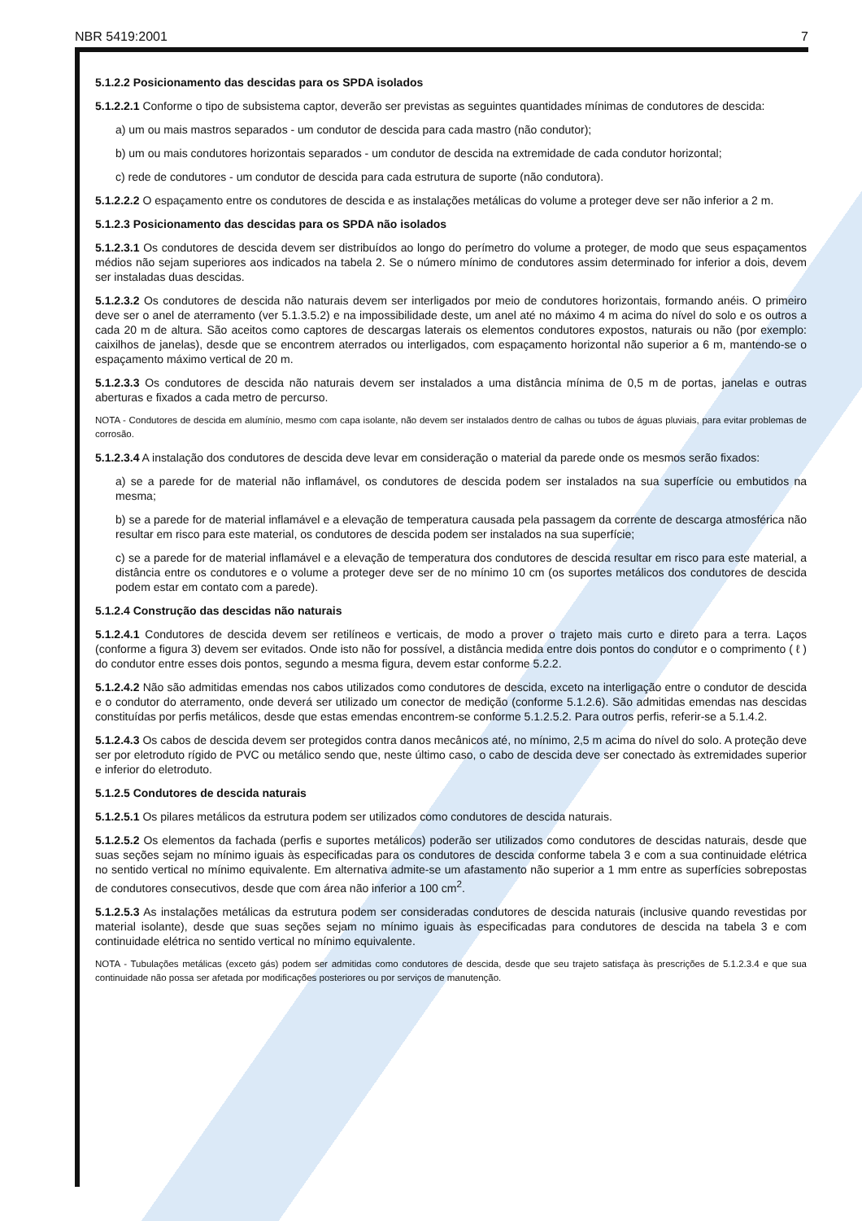NBR 5419:2001 7
5.1.2.2 Posicionamento das descidas para os SPDA isolados
5.1.2.2.1 Conforme o tipo de subsistema captor, deverão ser previstas as seguintes quantidades mínimas de condutores de descida:
a) um ou mais mastros separados - um condutor de descida para cada mastro (não condutor);
b) um ou mais condutores horizontais separados - um condutor de descida na extremidade de cada condutor horizontal;
c) rede de condutores - um condutor de descida para cada estrutura de suporte (não condutora).
5.1.2.2.2 O espaçamento entre os condutores de descida e as instalações metálicas do volume a proteger deve ser não inferior a 2 m.
5.1.2.3 Posicionamento das descidas para os SPDA não isolados
5.1.2.3.1 Os condutores de descida devem ser distribuídos ao longo do perímetro do volume a proteger, de modo que seus espaçamentos médios não sejam superiores aos indicados na tabela 2. Se o número mínimo de condutores assim determinado for inferior a dois, devem ser instaladas duas descidas.
5.1.2.3.2 Os condutores de descida não naturais devem ser interligados por meio de condutores horizontais, formando anéis. O primeiro deve ser o anel de aterramento (ver 5.1.3.5.2) e na impossibilidade deste, um anel até no máximo 4 m acima do nível do solo e os outros a cada 20 m de altura. São aceitos como captores de descargas laterais os elementos condutores expostos, naturais ou não (por exemplo: caixilhos de janelas), desde que se encontrem aterrados ou interligados, com espaçamento horizontal não superior a 6 m, mantendo-se o espaçamento máximo vertical de 20 m.
5.1.2.3.3 Os condutores de descida não naturais devem ser instalados a uma distância mínima de 0,5 m de portas, janelas e outras aberturas e fixados a cada metro de percurso.
NOTA - Condutores de descida em alumínio, mesmo com capa isolante, não devem ser instalados dentro de calhas ou tubos de águas pluviais, para evitar problemas de corrosão.
5.1.2.3.4 A instalação dos condutores de descida deve levar em consideração o material da parede onde os mesmos serão fixados:
a) se a parede for de material não inflamável, os condutores de descida podem ser instalados na sua superfície ou embutidos na mesma;
b) se a parede for de material inflamável e a elevação de temperatura causada pela passagem da corrente de descarga atmosférica não resultar em risco para este material, os condutores de descida podem ser instalados na sua superfície;
c) se a parede for de material inflamável e a elevação de temperatura dos condutores de descida resultar em risco para este material, a distância entre os condutores e o volume a proteger deve ser de no mínimo 10 cm (os suportes metálicos dos condutores de descida podem estar em contato com a parede).
5.1.2.4 Construção das descidas não naturais
5.1.2.4.1 Condutores de descida devem ser retilíneos e verticais, de modo a prover o trajeto mais curto e direto para a terra. Laços (conforme a figura 3) devem ser evitados. Onde isto não for possível, a distância medida entre dois pontos do condutor e o comprimento ( ℓ ) do condutor entre esses dois pontos, segundo a mesma figura, devem estar conforme 5.2.2.
5.1.2.4.2 Não são admitidas emendas nos cabos utilizados como condutores de descida, exceto na interligação entre o condutor de descida e o condutor do aterramento, onde deverá ser utilizado um conector de medição (conforme 5.1.2.6). São admitidas emendas nas descidas constituídas por perfis metálicos, desde que estas emendas encontrem-se conforme 5.1.2.5.2. Para outros perfis, referir-se a 5.1.4.2.
5.1.2.4.3 Os cabos de descida devem ser protegidos contra danos mecânicos até, no mínimo, 2,5 m acima do nível do solo. A proteção deve ser por eletroduto rígido de PVC ou metálico sendo que, neste último caso, o cabo de descida deve ser conectado às extremidades superior e inferior do eletroduto.
5.1.2.5 Condutores de descida naturais
5.1.2.5.1 Os pilares metálicos da estrutura podem ser utilizados como condutores de descida naturais.
5.1.2.5.2 Os elementos da fachada (perfis e suportes metálicos) poderão ser utilizados como condutores de descidas naturais, desde que suas seções sejam no mínimo iguais às especificadas para os condutores de descida conforme tabela 3 e com a sua continuidade elétrica no sentido vertical no mínimo equivalente. Em alternativa admite-se um afastamento não superior a 1 mm entre as superfícies sobrepostas de condutores consecutivos, desde que com área não inferior a 100 cm<sup>2</sup>.
5.1.2.5.3 As instalações metálicas da estrutura podem ser consideradas condutores de descida naturais (inclusive quando revestidas por material isolante), desde que suas seções sejam no mínimo iguais às especificadas para condutores de descida na tabela 3 e com continuidade elétrica no sentido vertical no mínimo equivalente.
NOTA - Tubulações metálicas (exceto gás) podem ser admitidas como condutores de descida, desde que seu trajeto satisfaça às prescrições de 5.1.2.3.4 e que sua continuidade não possa ser afetada por modificações posteriores ou por serviços de manutenção.